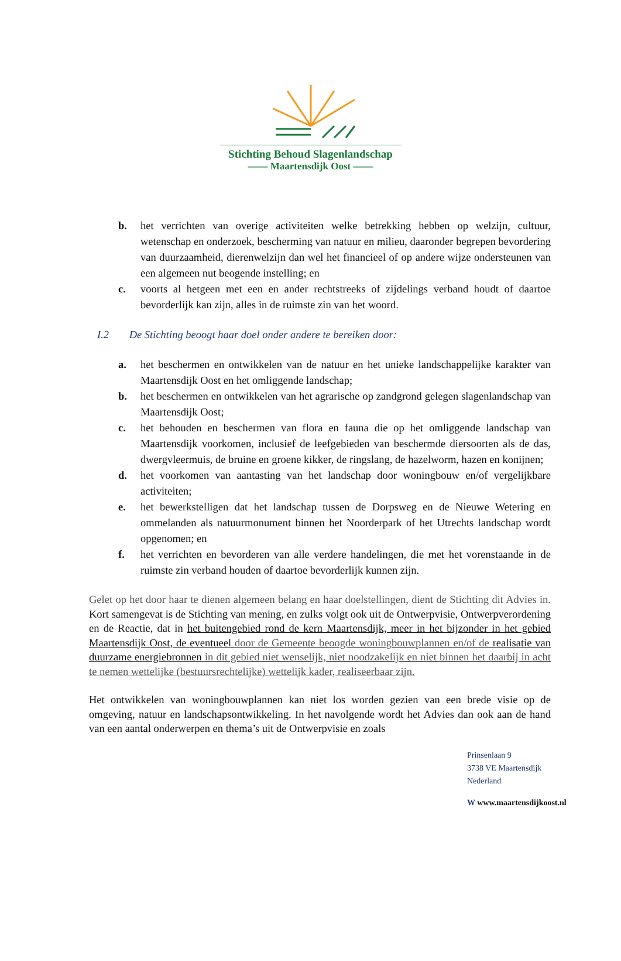Stichting Behoud Slagenlandschap
—— Maartensdijk Oost ——
b. het verrichten van overige activiteiten welke betrekking hebben op welzijn, cultuur, wetenschap en onderzoek, bescherming van natuur en milieu, daaronder begrepen bevordering van duurzaamheid, dierenwelzijn dan wel het financieel of op andere wijze ondersteunen van een algemeen nut beogende instelling; en
c. voorts al hetgeen met een en ander rechtstreeks of zijdelings verband houdt of daartoe bevorderlijk kan zijn, alles in de ruimste zin van het woord.
I.2 De Stichting beoogt haar doel onder andere te bereiken door:
a. het beschermen en ontwikkelen van de natuur en het unieke landschappelijke karakter van Maartensdijk Oost en het omliggende landschap;
b. het beschermen en ontwikkelen van het agrarische op zandgrond gelegen slagenlandschap van Maartensdijk Oost;
c. het behouden en beschermen van flora en fauna die op het omliggende landschap van Maartensdijk voorkomen, inclusief de leefgebieden van beschermde diersoorten als de das, dwergvleermuis, de bruine en groene kikker, de ringslang, de hazelworm, hazen en konijnen;
d. het voorkomen van aantasting van het landschap door woningbouw en/of vergelijkbare activiteiten;
e. het bewerkstelligen dat het landschap tussen de Dorpsweg en de Nieuwe Wetering en ommelanden als natuurmonument binnen het Noorderpark of het Utrechts landschap wordt opgenomen; en
f. het verrichten en bevorderen van alle verdere handelingen, die met het vorenstaande in de ruimste zin verband houden of daartoe bevorderlijk kunnen zijn.
Gelet op het door haar te dienen algemeen belang en haar doelstellingen, dient de Stichting dit Advies in. Kort samengevat is de Stichting van mening, en zulks volgt ook uit de Ontwerpvisie, Ontwerpverordening en de Reactie, dat in het buitengebied rond de kern Maartensdijk, meer in het bijzonder in het gebied Maartensdijk Oost, de eventueel door de Gemeente beoogde woningbouwplannen en/of de realisatie van duurzame energiebronnen in dit gebied niet wenselijk, niet noodzakelijk en niet binnen het daarbij in acht te nemen wettelijke (bestuursrechtelijke) wettelijk kader, realiseerbaar zijn.
Het ontwikkelen van woningbouwplannen kan niet los worden gezien van een brede visie op de omgeving, natuur en landschapsontwikkeling. In het navolgende wordt het Advies dan ook aan de hand van een aantal onderwerpen en thema’s uit de Ontwerpvisie en zoals
Prinsenlaan 9
3738 VE Maartensdijk
Nederland
W www.maartensdijkoost.nl